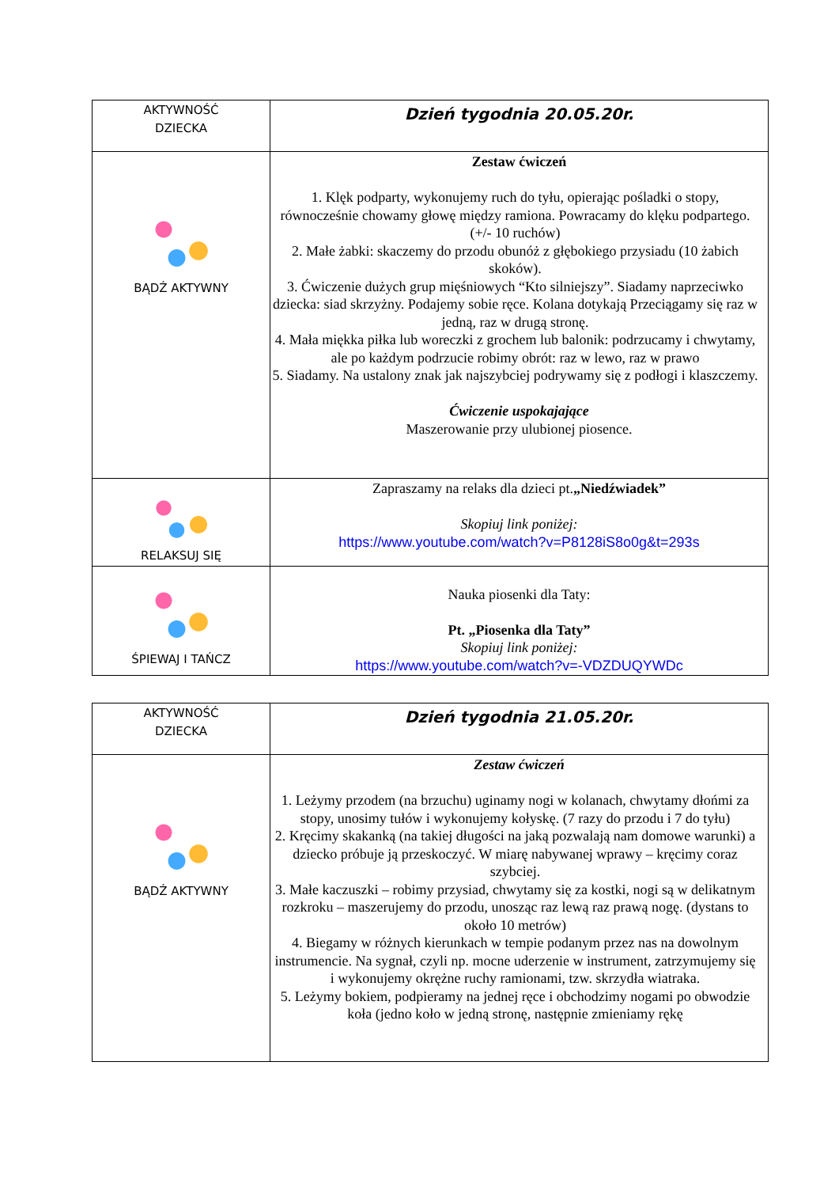| AKTYWNOŚĆ DZIECKA | Dzień tygodnia 20.05.20r. |
| BĄDŹ AKTYWNY | Zestaw ćwiczeń 1. Klęk podparty, wykonujemy ruch do tyłu, opierając pośladki o stopy, równocześnie chowamy głowę między ramiona. Powracamy do klęku podpartego. (+/- 10 ruchów) 2. Małe żabki: skaczemy do przodu obunóż z głębokiego przysiadu (10 żabich skoków). 3. Ćwiczenie dużych grup mięśniowych “Kto silniejszy”. Siadamy naprzeciwko dziecka: siad skrzyżny. Podajemy sobie ręce. Kolana dotykają Przeciągamy się raz w jedną, raz w drugą stronę. 4. Mała miękka piłka lub woreczki z grochem lub balonik: podrzucamy i chwytamy, ale po każdym podrzucie robimy obrót: raz w lewo, raz w prawo 5. Siadamy. Na ustalony znak jak najszybciej podrywamy się z podłogi i klaszczemy. Ćwiczenie uspokajające Maszerowanie przy ulubionej piosence. |
| RELAKSUJ SIĘ | Zapraszamy na relaks dla dzieci pt. „Niedźwiadek” Skopiuj link poniżej: https://www.youtube.com/watch?v=P8128iS8o0g&t=293s |
| ŚPIEWAJ I TAŃCZ | Nauka piosenki dla Taty: Pt. „Piosenka dla Taty” Skopiuj link poniżej: https://www.youtube.com/watch?v=-VDZDUQYWDc |
| AKTYWNOŚĆ DZIECKA | Dzień tygodnia 21.05.20r. |
| BĄDŹ AKTYWNY | Zestaw ćwiczeń 1. Leżymy przodem (na brzuchu) uginamy nogi w kolanach, chwytamy dłońmi za stopy, unosimy tułów i wykonujemy kołyskę. (7 razy do przodu i 7 do tyłu) 2. Kręcimy skakanką (na takiej długości na jaką pozwalają nam domowe warunki) a dziecko próbuje ją przeskoczyć. W miarę nabywanej wprawy – kręcimy coraz szybciej. 3. Małe kaczuszki – robimy przysiad, chwytamy się za kostki, nogi są w delikatnym rozkroku – maszerujemy do przodu, unosząc raz lewą raz prawą nogę. (dystans to około 10 metrów) 4. Biegamy w różnych kierunkach w tempie podanym przez nas na dowolnym instrumencie. Na sygnał, czyli np. mocne uderzenie w instrument, zatrzymujemy się i wykonujemy okrężne ruchy ramionami, tzw. skrzydła wiatraka. 5. Leżymy bokiem, podpieramy na jednej ręce i obchodzimy nogami po obwodzie koła (jedno koło w jedną stronę, następnie zmieniamy rękę |